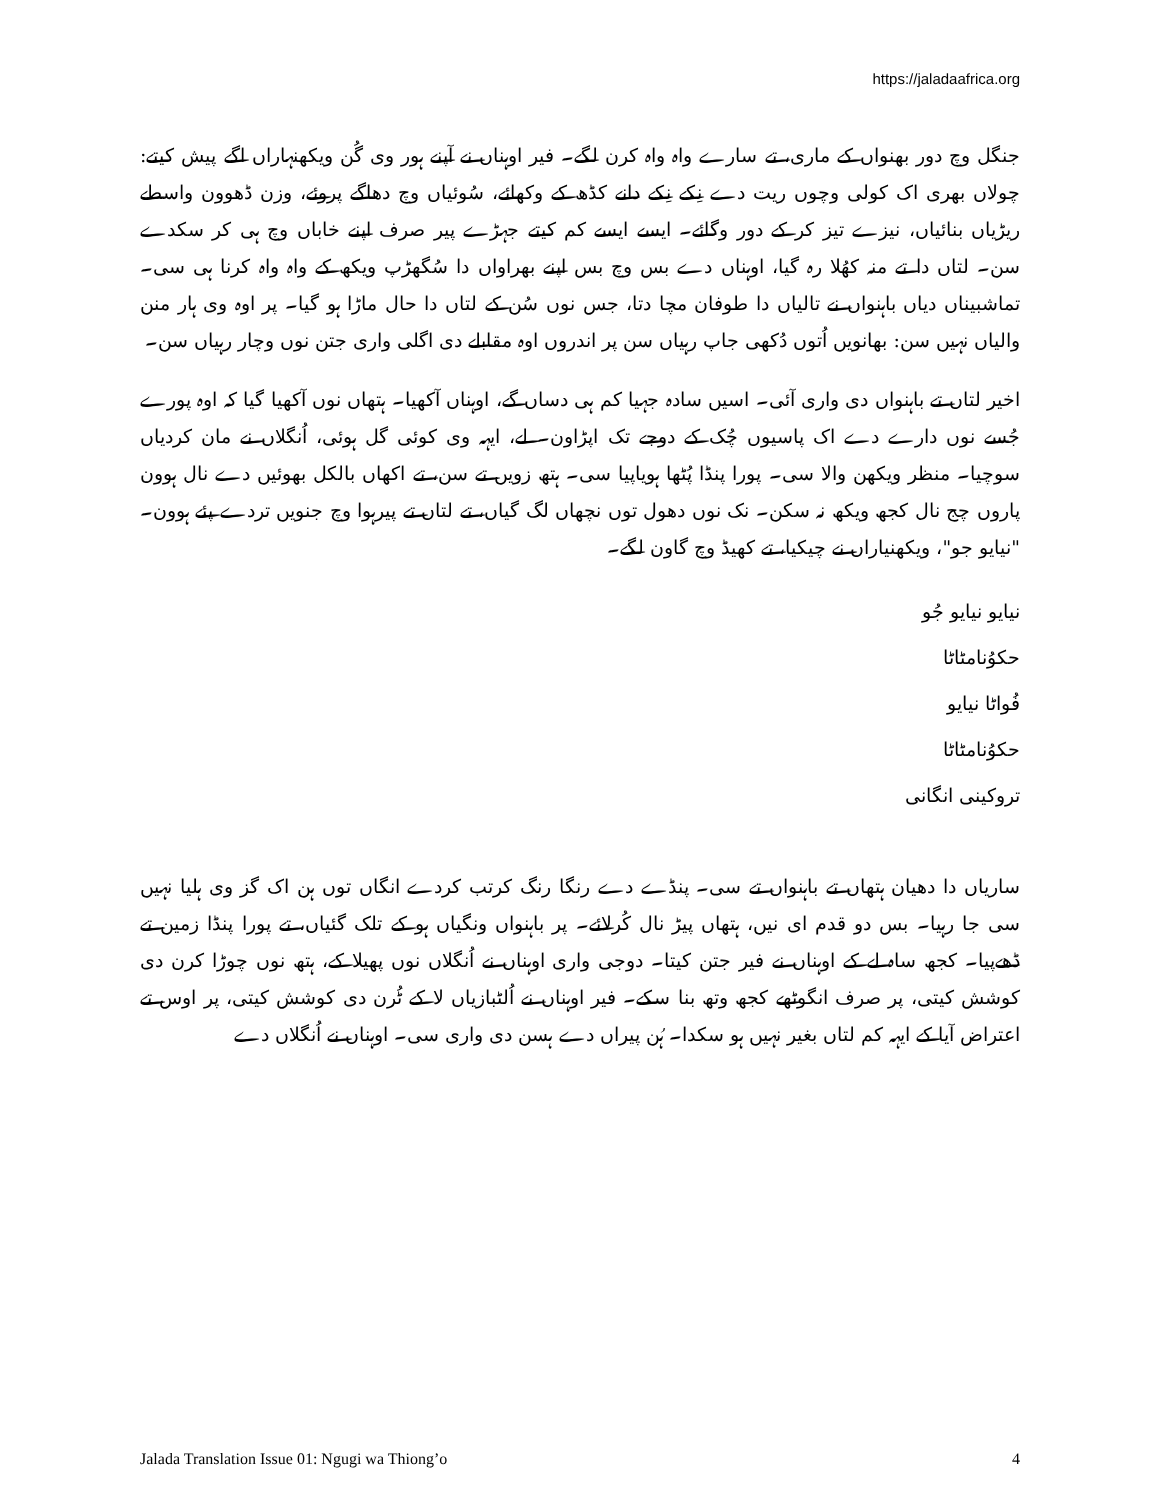https://jaladaafrica.org
جنگل وچ دور بھنواں کے ماری، تے سارے واہ واہ کرن لگے۔ فیر اوہناں نے آپنے ہور وی گُن ویکھنہاراں اگے پیش کیتے: چولاں بھری اک کولی وچوں ریت دے نِکے نِکے دانے کڈھ کے وکھائے، سُوئیاں وچ دھاگے پروئے، وزن ڈھوون واسطے ریڑیاں بنائیاں، نیزے تیز کر کے دور وگائے۔ ایسے ایسے کم کیتے جہڑے پیر صرف اپنے خاباں وچ ہی کر سکدے سن۔ لتاں دا تے منہ کھُلا رہ گیا، اوہناں دے بس وچ بس اپنے بھراواں دا سُگھڑپ ویکھ کے واہ واہ کرنا ہی سی۔ تماشبیناں دیاں باہنواں نے تالیاں دا طوفان مچا دتا، جس نوں سُن کے لتاں دا حال ماڑا ہو گیا۔ پر اوہ وی ہار منن والیاں نہیں سن: بھانویں اُتوں دُکھی جاپ رہیاں سن پر اندروں اوہ مقابلے دی اگلی واری جتن نوں وچار رہیاں سن۔
اخیر لتاں تے باہنواں دی واری آئی۔ اسیں سادہ جہیا کم ہی دساں گے، اوہناں آکھیا۔ ہتھاں نوں آکھیا گیا کہ اوہ پورے جُسے نوں دارے دے اک پاسیوں چُک کے دوجے تک اپڑاون۔ لے، ایہہ وی کوئی گل ہوئی، اُنگلاں نے مان کردیاں سوچیا۔ منظر ویکھن والا سی۔ پورا پنڈا پُٹھا ہویاپیا سی۔ ہتھ زویں تے سن، تے اکھاں بالکل بھوئیں دے نال ہوون پاروں چج نال کجھ ویکھ نہ سکن۔ نک نوں دھول توں نچھاں لگ گیاں، تے لتاں تے پیرہوا وچ جنویں تردے پئے ہوون۔ "نیایو جو"، ویکھنیاراں نے چیکیا، تے کھیڈ وچ گاون لگے۔
نیایو نیایو جُو
حکوُنامٹاٹا
فُواٹا نیایو
حکوُنامٹاٹا
تروکینی انگانی
ساریاں دا دھیان ہتھاں تے باہنواں تے سی۔ پنڈے دے رنگا رنگ کرتب کردے انگاں توں ہن اک گز وی ہلیا نہیں سی جا رہیا۔ بس دو قدم ای نیں، ہتھاں پیڑ نال کُرلائے۔ پر باہنواں ونگیاں ہو کے تلک گئیاں، تے پورا پنڈا زمین تے ڈھےپیا۔ کجھ ساہ لے کے اوہناں نے فیر جتن کیتا۔ دوجی واری اوہناں نے اُنگلاں نوں پھیلا کے، ہتھ نوں چوڑا کرن دی کوشش کیتی، پر صرف انگوٹھے کجھ وتھ بنا سکے۔ فیر اوہناں نے اُلٹبازیاں لا کے ٹُرن دی کوشش کیتی، پر اوس تے اعتراض آیا کے ایہہ کم لتاں بغیر نہیں ہو سکدا۔ ہُن پیراں دے ہسن دی واری سی۔ اوہناں نے اُنگلاں دے
Jalada Translation Issue 01: Ngugi wa Thiong’o 4